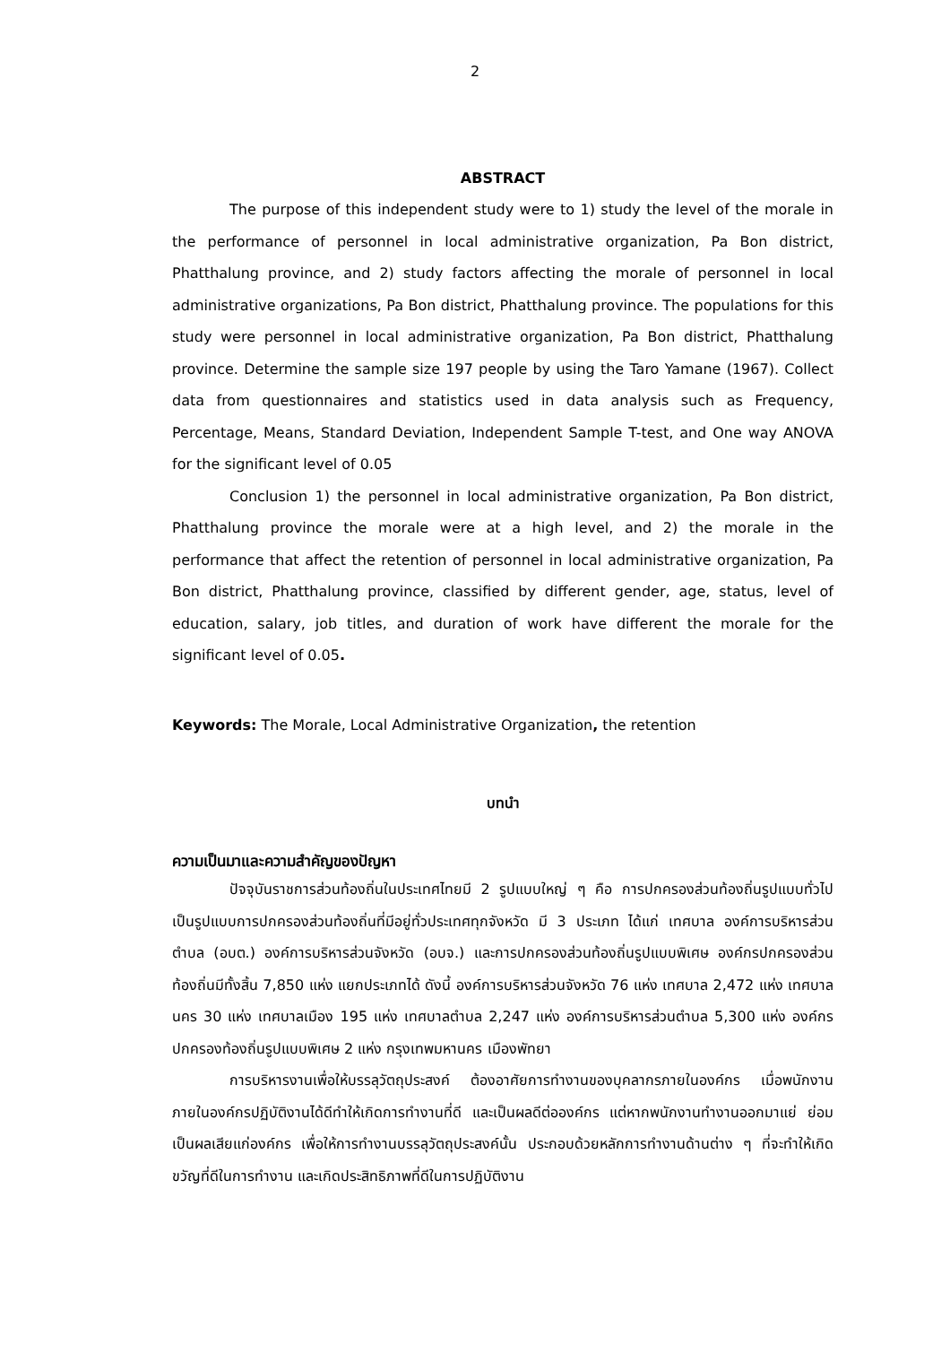2
ABSTRACT
The purpose of this independent study were to 1) study the level of the morale in the performance of personnel in local administrative organization, Pa Bon district, Phatthalung province, and 2) study factors affecting the morale of personnel in local administrative organizations, Pa Bon district, Phatthalung province. The populations for this study were personnel in local administrative organization, Pa Bon district, Phatthalung province. Determine the sample size 197 people by using the Taro Yamane (1967). Collect data from questionnaires and statistics used in data analysis such as Frequency, Percentage, Means, Standard Deviation, Independent Sample T-test, and One way ANOVA for the significant level of 0.05
Conclusion 1) the personnel in local administrative organization, Pa Bon district, Phatthalung province the morale were at a high level, and 2) the morale in the performance that affect the retention of personnel in local administrative organization, Pa Bon district, Phatthalung province, classified by different gender, age, status, level of education, salary, job titles, and duration of work have different the morale for the significant level of 0.05.
Keywords: The Morale, Local Administrative Organization, the retention
บทนำ
ความเป็นมาและความสำคัญของปัญหา
ปัจจุบันราชการส่วนท้องถิ่นในประเทศไทยมี 2 รูปแบบใหญ่ ๆ คือ การปกครองส่วนท้องถิ่นรูปแบบทั่วไป เป็นรูปแบบการปกครองส่วนท้องถิ่นที่มีอยู่ทั่วประเทศทุกจังหวัด มี 3 ประเภท ได้แก่ เทศบาล องค์การบริหารส่วนตำบล (อบต.) องค์การบริหารส่วนจังหวัด (อบจ.) และการปกครองส่วนท้องถิ่นรูปแบบพิเศษ องค์กรปกครองส่วนท้องถิ่นมีทั้งสิ้น 7,850 แห่ง แยกประเภทได้ ดังนี้ องค์การบริหารส่วนจังหวัด 76 แห่ง เทศบาล 2,472 แห่ง เทศบาลนคร 30 แห่ง เทศบาลเมือง 195 แห่ง เทศบาลตำบล 2,247 แห่ง องค์การบริหารส่วนตำบล 5,300 แห่ง องค์กรปกครองท้องถิ่นรูปแบบพิเศษ 2 แห่ง กรุงเทพมหานคร เมืองพัทยา
การบริหารงานเพื่อให้บรรลุวัตถุประสงค์ ต้องอาศัยการทำงานของบุคลากรภายในองค์กร เมื่อพนักงานภายในองค์กรปฏิบัติงานได้ดีทำให้เกิดการทำงานที่ดี และเป็นผลดีต่อองค์กร แต่หากพนักงานทำงานออกมาแย่ ย่อมเป็นผลเสียแก่องค์กร เพื่อให้การทำงานบรรลุวัตถุประสงค์นั้น ประกอบด้วยหลักการทำงานด้านต่าง ๆ ที่จะทำให้เกิดขวัญที่ดีในการทำงาน และเกิดประสิทธิภาพที่ดีในการปฏิบัติงาน